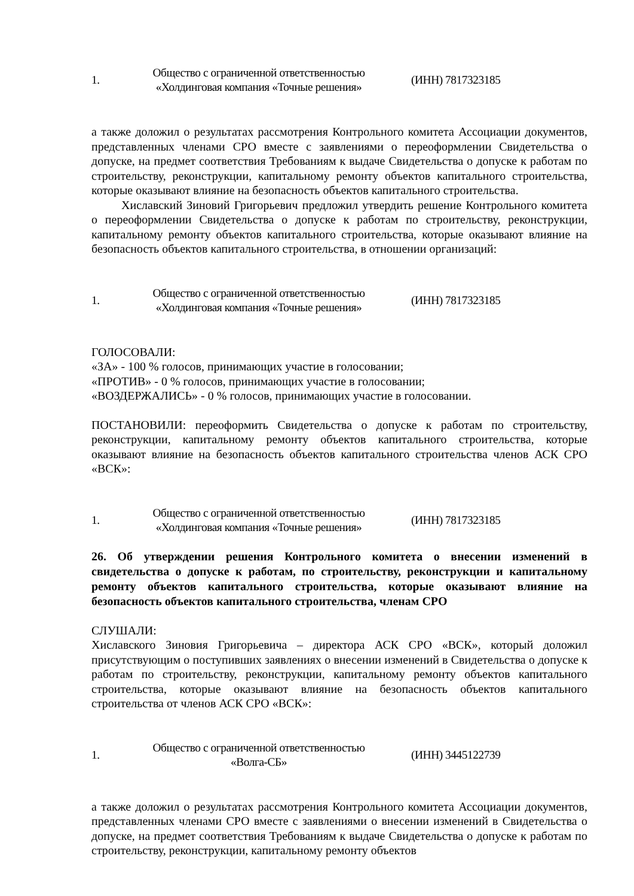| 1. | Общество с ограниченной ответственностью «Холдинговая компания «Точные решения» | (ИНН) 7817323185 |
а также доложил о результатах рассмотрения Контрольного комитета Ассоциации документов, представленных членами СРО вместе с заявлениями о переоформлении Свидетельства о допуске, на предмет соответствия Требованиям к выдаче Свидетельства о допуске к работам по строительству, реконструкции, капитальному ремонту объектов капитального строительства, которые оказывают влияние на безопасность объектов капитального строительства.
Хиславский Зиновий Григорьевич предложил утвердить решение Контрольного комитета о переоформлении Свидетельства о допуске к работам по строительству, реконструкции, капитальному ремонту объектов капитального строительства, которые оказывают влияние на безопасность объектов капитального строительства, в отношении организаций:
| 1. | Общество с ограниченной ответственностью «Холдинговая компания «Точные решения» | (ИНН) 7817323185 |
ГОЛОСОВАЛИ:
«ЗА» - 100 % голосов, принимающих участие в голосовании;
«ПРОТИВ» - 0 % голосов, принимающих участие в голосовании;
«ВОЗДЕРЖАЛИСЬ» - 0 % голосов, принимающих участие в голосовании.
ПОСТАНОВИЛИ: переоформить Свидетельства о допуске к работам по строительству, реконструкции, капитальному ремонту объектов капитального строительства, которые оказывают влияние на безопасность объектов капитального строительства членов АСК СРО «ВСК»:
| 1. | Общество с ограниченной ответственностью «Холдинговая компания «Точные решения» | (ИНН) 7817323185 |
26. Об утверждении решения Контрольного комитета о внесении изменений в свидетельства о допуске к работам, по строительству, реконструкции и капитальному ремонту объектов капитального строительства, которые оказывают влияние на безопасность объектов капитального строительства, членам СРО
СЛУШАЛИ:
Хиславского Зиновия Григорьевича – директора АСК СРО «ВСК», который доложил присутствующим о поступивших заявлениях о внесении изменений в Свидетельства о допуске к работам по строительству, реконструкции, капитальному ремонту объектов капитального строительства, которые оказывают влияние на безопасность объектов капитального строительства от членов АСК СРО «ВСК»:
| 1. | Общество с ограниченной ответственностью «Волга-СБ» | (ИНН) 3445122739 |
а также доложил о результатах рассмотрения Контрольного комитета Ассоциации документов, представленных членами СРО вместе с заявлениями о внесении изменений в Свидетельства о допуске, на предмет соответствия Требованиям к выдаче Свидетельства о допуске к работам по строительству, реконструкции, капитальному ремонту объектов